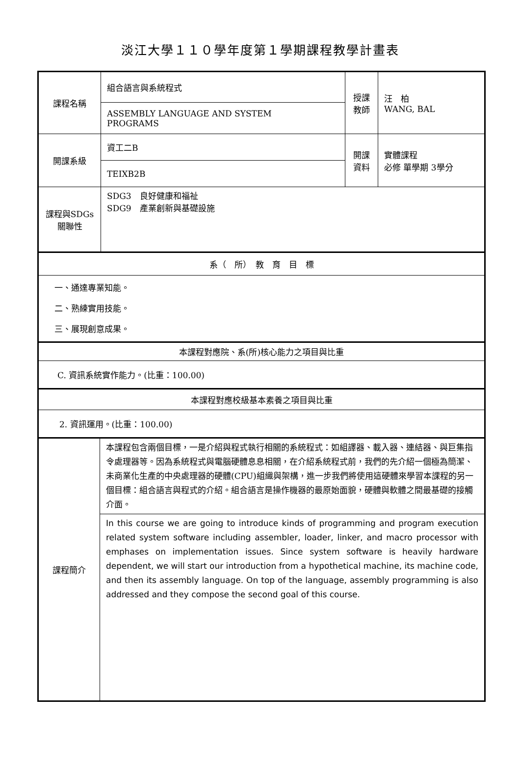淡江大學１１０學年度第１學期課程教學計畫表
| 課程名稱 | 組合語言與系統程式 | 授課 教師 | 汪 柏 WANG, BAL |
| | ASSEMBLY LANGUAGE AND SYSTEM PROGRAMS | | |
| 開課系級 | 資工二B | 開課 資料 | 實體課程 必修 單學期 3學分 |
| | TEIXB2B | | |
| 課程與SDGs 關聯性 | SDG3 良好健康和福祉 SDG9 產業創新與基礎設施 | | |
| 系（ 所） 教 育 目 標 |
| 一、通達專業知能。 二、熟練實用技能。 三、展現創意成果。 |
| 本課程對應院、系(所)核心能力之項目與比重 |
| C. 資訊系統實作能力。(比重：100.00) |
| 本課程對應校級基本素養之項目與比重 |
| 2. 資訊運用。(比重：100.00) |
| 課程簡介 | 本課程包含兩個目標，一是介紹與程式執行相關的系統程式：如組譯器、載入器、連結器、與巨集指令處理器等。因為系統程式與電腦硬體息息相關，在介紹系統程式前，我們的先介紹一個極為簡潔、未商業化生產的中央處理器的硬體(CPU)組織與架構，進一步我們將使用這硬體來學習本課程的另一個目標：組合語言與程式的介紹。組合語言是操作機器的最原始面貌，硬體與軟體之間最基礎的接觸介面。 |
| | In this course we are going to introduce kinds of programming and program execution related system software including assembler, loader, linker, and macro processor with emphases on implementation issues. Since system software is heavily hardware dependent, we will start our introduction from a hypothetical machine, its machine code, and then its assembly language. On top of the language, assembly programming is also addressed and they compose the second goal of this course. |